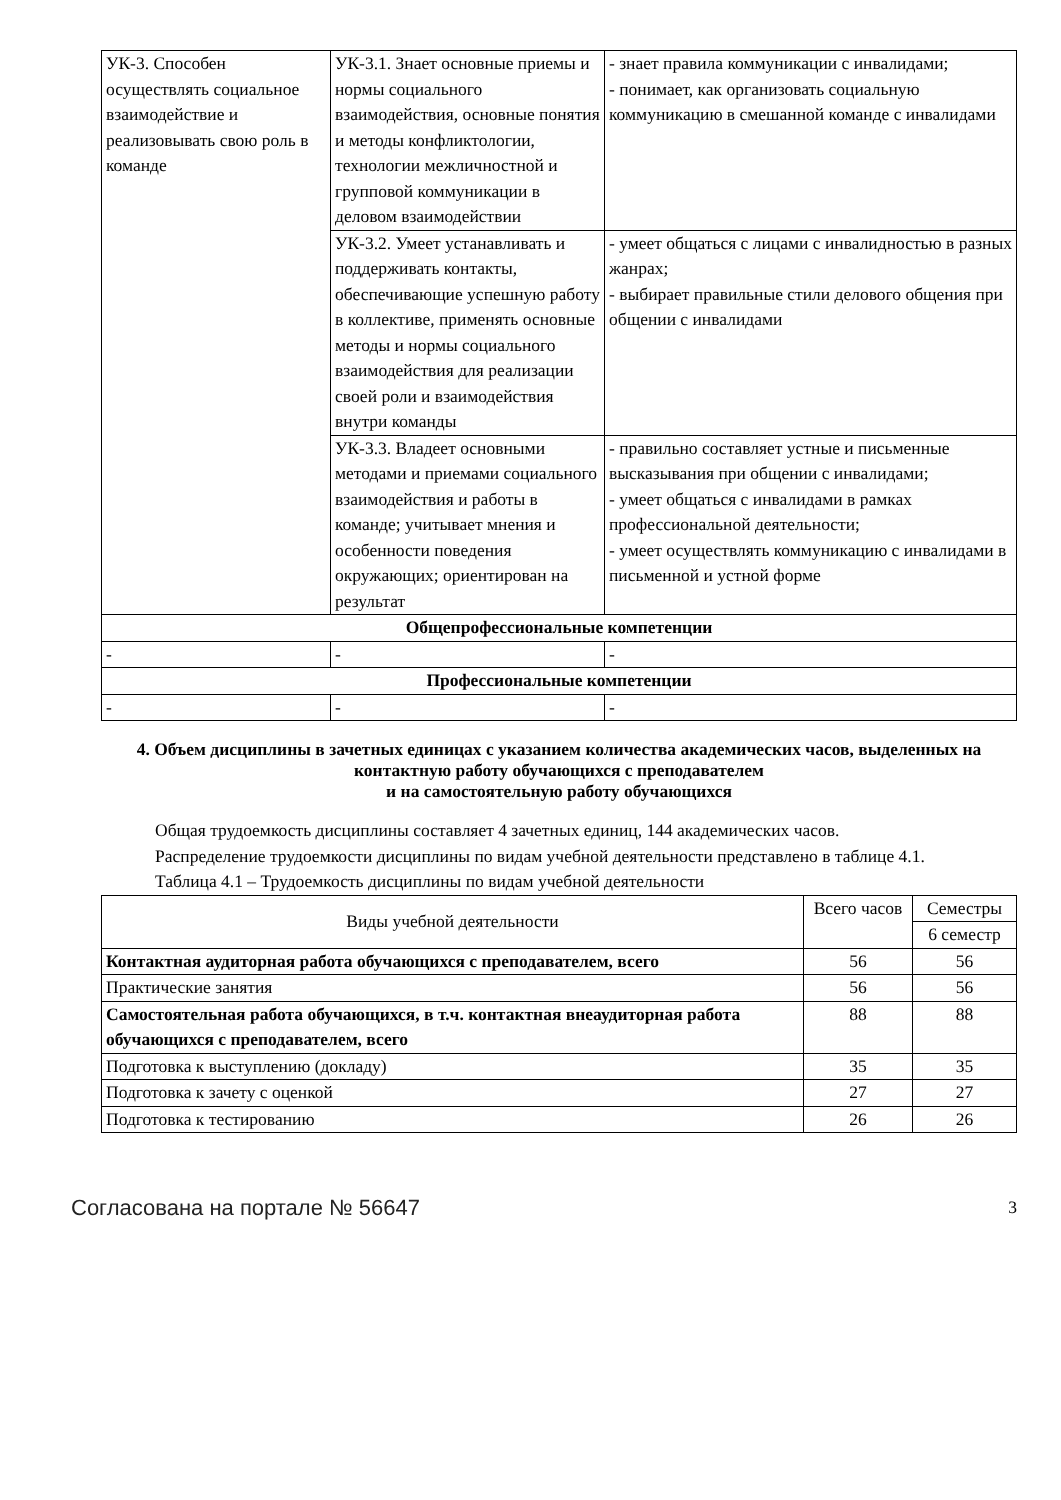| УК-3. Способен осуществлять социальное взаимодействие и реализовывать свою роль в команде | УК-3.1. Знает основные приемы и нормы социального взаимодействия, основные понятия и методы конфликтологии, технологии межличностной и групповой коммуникации в деловом взаимодействии | - знает правила коммуникации с инвалидами; - понимает, как организовать социальную коммуникацию в смешанной команде с инвалидами |
| | УК-3.2. Умеет устанавливать и поддерживать контакты, обеспечивающие успешную работу в коллективе, применять основные методы и нормы социального взаимодействия для реализации своей роли и взаимодействия внутри команды | - умеет общаться с лицами с инвалидностью в разных жанрах; - выбирает правильные стили делового общения при общении с инвалидами |
| | УК-3.3. Владеет основными методами и приемами социального взаимодействия и работы в команде; учитывает мнения и особенности поведения окружающих; ориентирован на результат | - правильно составляет устные и письменные высказывания при общении с инвалидами; - умеет общаться с инвалидами в рамках профессиональной деятельности; - умеет осуществлять коммуникацию с инвалидами в письменной и устной форме |
| Общепрофессиональные компетенции | | |
| - | - | - |
| Профессиональные компетенции | | |
| - | - | - |
4. Объем дисциплины в зачетных единицах с указанием количества академических часов, выделенных на контактную работу обучающихся с преподавателем
и на самостоятельную работу обучающихся
Общая трудоемкость дисциплины составляет 4 зачетных единиц, 144 академических часов.
Распределение трудоемкости дисциплины по видам учебной деятельности представлено в таблице 4.1.
Таблица 4.1 – Трудоемкость дисциплины по видам учебной деятельности
| Виды учебной деятельности | Всего часов | Семестры |
| --- | --- | --- |
| | | 6 семестр |
| Контактная аудиторная работа обучающихся с преподавателем, всего | 56 | 56 |
| Практические занятия | 56 | 56 |
| Самостоятельная работа обучающихся, в т.ч. контактная внеаудиторная работа обучающихся с преподавателем, всего | 88 | 88 |
| Подготовка к выступлению (докладу) | 35 | 35 |
| Подготовка к зачету с оценкой | 27 | 27 |
| Подготовка к тестированию | 26 | 26 |
Согласована на портале № 56647 3